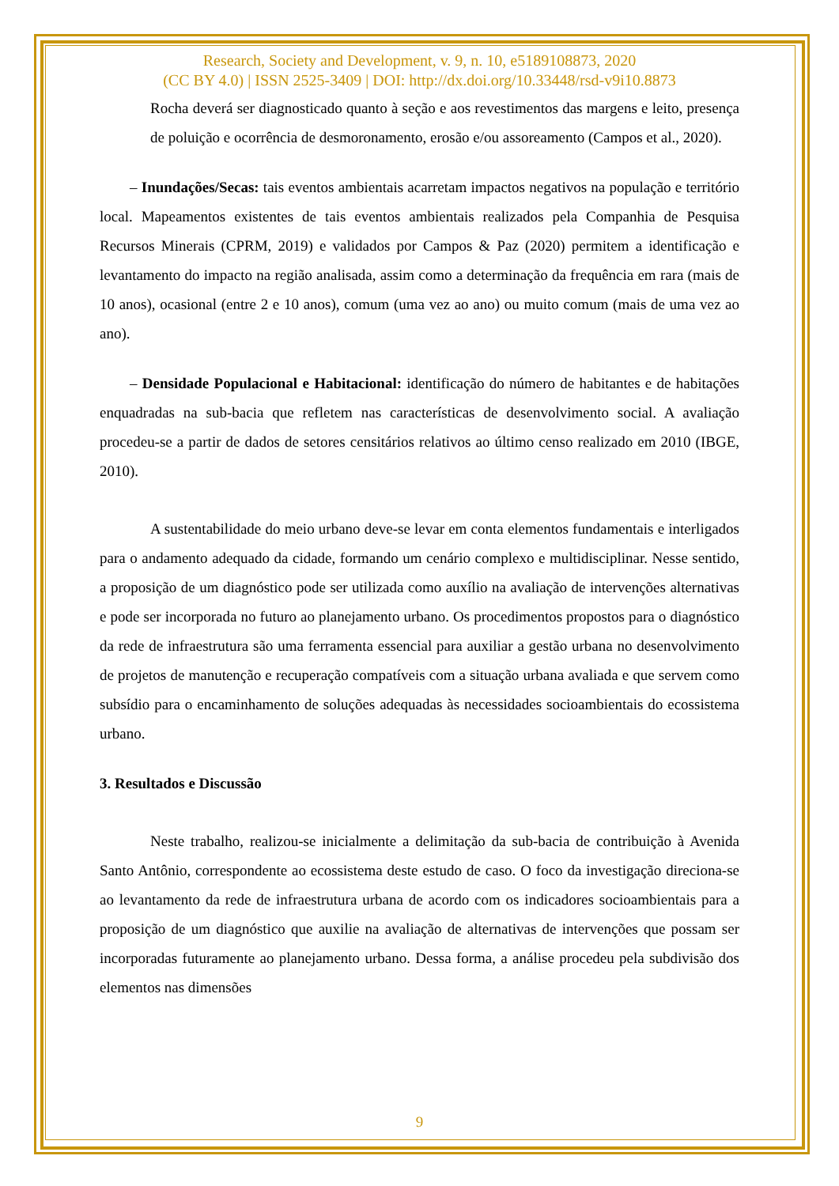Research, Society and Development, v. 9, n. 10, e5189108873, 2020
(CC BY 4.0) | ISSN 2525-3409 | DOI: http://dx.doi.org/10.33448/rsd-v9i10.8873
Rocha deverá ser diagnosticado quanto à seção e aos revestimentos das margens e leito, presença de poluição e ocorrência de desmoronamento, erosão e/ou assoreamento (Campos et al., 2020).
– Inundações/Secas: tais eventos ambientais acarretam impactos negativos na população e território local. Mapeamentos existentes de tais eventos ambientais realizados pela Companhia de Pesquisa Recursos Minerais (CPRM, 2019) e validados por Campos & Paz (2020) permitem a identificação e levantamento do impacto na região analisada, assim como a determinação da frequência em rara (mais de 10 anos), ocasional (entre 2 e 10 anos), comum (uma vez ao ano) ou muito comum (mais de uma vez ao ano).
– Densidade Populacional e Habitacional: identificação do número de habitantes e de habitações enquadradas na sub-bacia que refletem nas características de desenvolvimento social. A avaliação procedeu-se a partir de dados de setores censitários relativos ao último censo realizado em 2010 (IBGE, 2010).
A sustentabilidade do meio urbano deve-se levar em conta elementos fundamentais e interligados para o andamento adequado da cidade, formando um cenário complexo e multidisciplinar. Nesse sentido, a proposição de um diagnóstico pode ser utilizada como auxílio na avaliação de intervenções alternativas e pode ser incorporada no futuro ao planejamento urbano. Os procedimentos propostos para o diagnóstico da rede de infraestrutura são uma ferramenta essencial para auxiliar a gestão urbana no desenvolvimento de projetos de manutenção e recuperação compatíveis com a situação urbana avaliada e que servem como subsídio para o encaminhamento de soluções adequadas às necessidades socioambientais do ecossistema urbano.
3. Resultados e Discussão
Neste trabalho, realizou-se inicialmente a delimitação da sub-bacia de contribuição à Avenida Santo Antônio, correspondente ao ecossistema deste estudo de caso. O foco da investigação direciona-se ao levantamento da rede de infraestrutura urbana de acordo com os indicadores socioambientais para a proposição de um diagnóstico que auxilie na avaliação de alternativas de intervenções que possam ser incorporadas futuramente ao planejamento urbano. Dessa forma, a análise procedeu pela subdivisão dos elementos nas dimensões
9